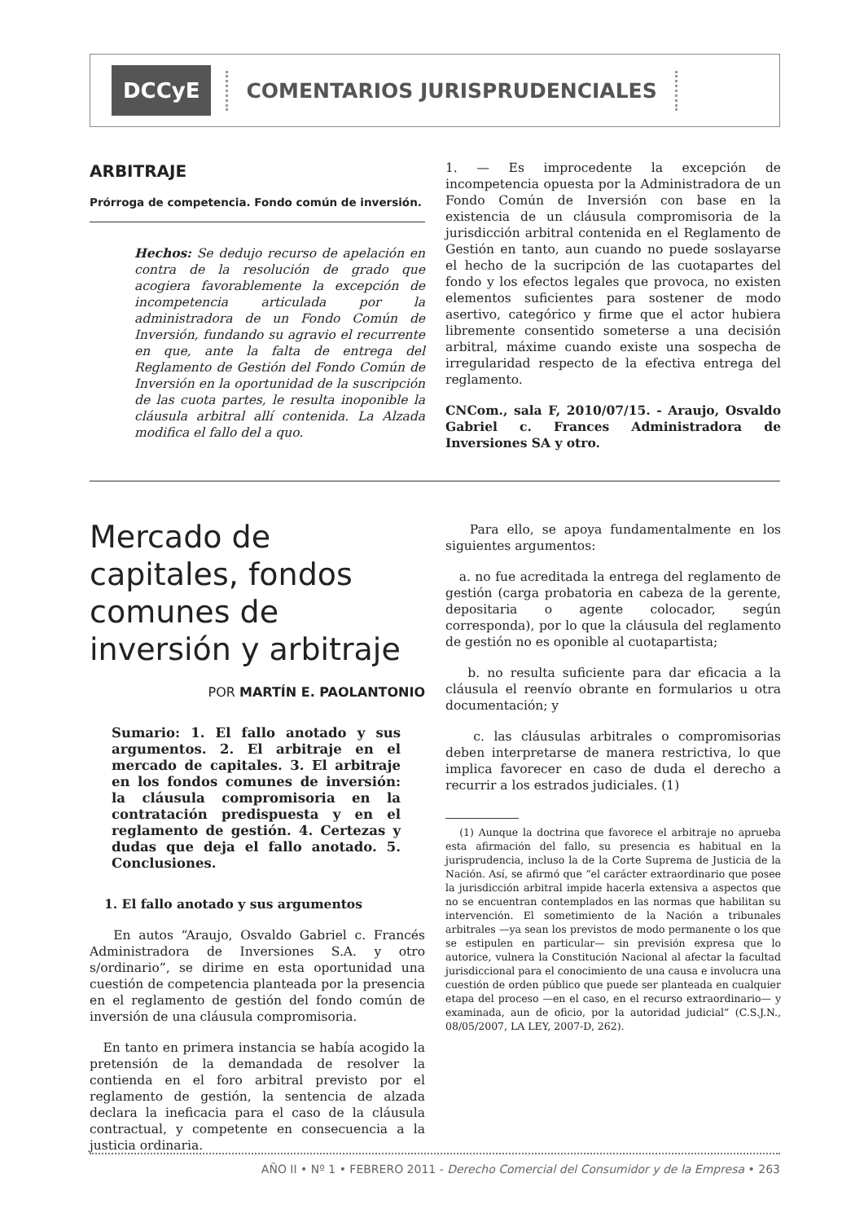DCCyE COMENTARIOS JURISPRUDENCIALES
ARBITRAJE
Prórroga de competencia. Fondo común de inversión.
Hechos: Se dedujo recurso de apelación en contra de la resolución de grado que acogiera favorablemente la excepción de incompetencia articulada por la administradora de un Fondo Común de Inversión, fundando su agravio el recurrente en que, ante la falta de entrega del Reglamento de Gestión del Fondo Común de Inversión en la oportunidad de la suscripción de las cuota partes, le resulta inoponible la cláusula arbitral allí contenida. La Alzada modifica el fallo del a quo.
1. — Es improcedente la excepción de incompetencia opuesta por la Administradora de un Fondo Común de Inversión con base en la existencia de un cláusula compromisoria de la jurisdicción arbitral contenida en el Reglamento de Gestión en tanto, aun cuando no puede soslayarse el hecho de la sucripción de las cuotapartes del fondo y los efectos legales que provoca, no existen elementos suficientes para sostener de modo asertivo, categórico y firme que el actor hubiera libremente consentido someterse a una decisión arbitral, máxime cuando existe una sospecha de irregularidad respecto de la efectiva entrega del reglamento.
CNCom., sala F, 2010/07/15. - Araujo, Osvaldo Gabriel c. Frances Administradora de Inversiones SA y otro.
Mercado de capitales, fondos comunes de inversión y arbitraje
POR MARTÍN E. PAOLANTONIO
Sumario: 1. El fallo anotado y sus argumentos. 2. El arbitraje en el mercado de capitales. 3. El arbitraje en los fondos comunes de inversión: la cláusula compromisoria en la contratación predispuesta y en el reglamento de gestión. 4. Certezas y dudas que deja el fallo anotado. 5. Conclusiones.
1. El fallo anotado y sus argumentos
En autos “Araujo, Osvaldo Gabriel c. Francés Administradora de Inversiones S.A. y otro s/ordinario”, se dirime en esta oportunidad una cuestión de competencia planteada por la presencia en el reglamento de gestión del fondo común de inversión de una cláusula compromisoria.
En tanto en primera instancia se había acogido la pretensión de la demandada de resolver la contienda en el foro arbitral previsto por el reglamento de gestión, la sentencia de alzada declara la ineficacia para el caso de la cláusula contractual, y competente en consecuencia a la justicia ordinaria.
Para ello, se apoya fundamentalmente en los siguientes argumentos:
a. no fue acreditada la entrega del reglamento de gestión (carga probatoria en cabeza de la gerente, depositaria o agente colocador, según corresponda), por lo que la cláusula del reglamento de gestión no es oponible al cuotapartista;
b. no resulta suficiente para dar eficacia a la cláusula el reenvío obrante en formularios u otra documentación; y
c. las cláusulas arbitrales o compromisorias deben interpretarse de manera restrictiva, lo que implica favorecer en caso de duda el derecho a recurrir a los estrados judiciales. (1)
(1) Aunque la doctrina que favorece el arbitraje no aprueba esta afirmación del fallo, su presencia es habitual en la jurisprudencia, incluso la de la Corte Suprema de Justicia de la Nación. Así, se afirmó que “el carácter extraordinario que posee la jurisdicción arbitral impide hacerla extensiva a aspectos que no se encuentran contemplados en las normas que habilitan su intervención. El sometimiento de la Nación a tribunales arbitrales —ya sean los previstos de modo permanente o los que se estipulen en particular— sin previsión expresa que lo autorice, vulnera la Constitución Nacional al afectar la facultad jurisdiccional para el conocimiento de una causa e involucra una cuestión de orden público que puede ser planteada en cualquier etapa del proceso —en el caso, en el recurso extraordinario— y examinada, aun de oficio, por la autoridad judicial” (C.S.J.N., 08/05/2007, LA LEY, 2007-D, 262).
AÑO II • Nº 1 • FEBRERO 2011 - Derecho Comercial del Consumidor y de la Empresa • 263